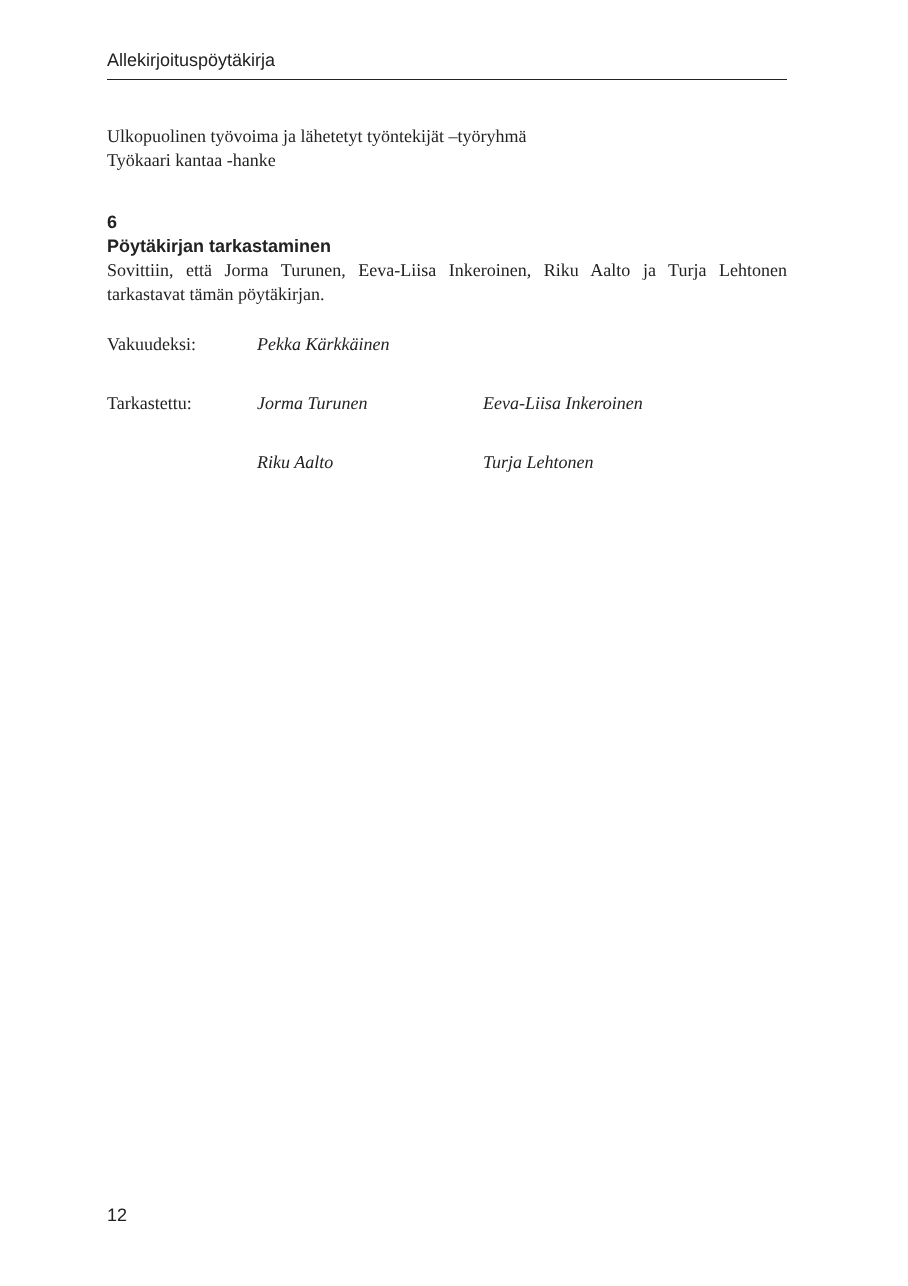Allekirjoituspöytäkirja
Ulkopuolinen työvoima ja lähetetyt työntekijät –työryhmä
Työkaari kantaa -hanke
6
Pöytäkirjan tarkastaminen
Sovittiin, että Jorma Turunen, Eeva-Liisa Inkeroinen, Riku Aalto ja Turja Lehtonen tarkastavat tämän pöytäkirjan.
| Vakuudeksi: | Pekka Kärkkäinen | |
| Tarkastettu: | Jorma Turunen | Eeva-Liisa Inkeroinen |
| | Riku Aalto | Turja Lehtonen |
12